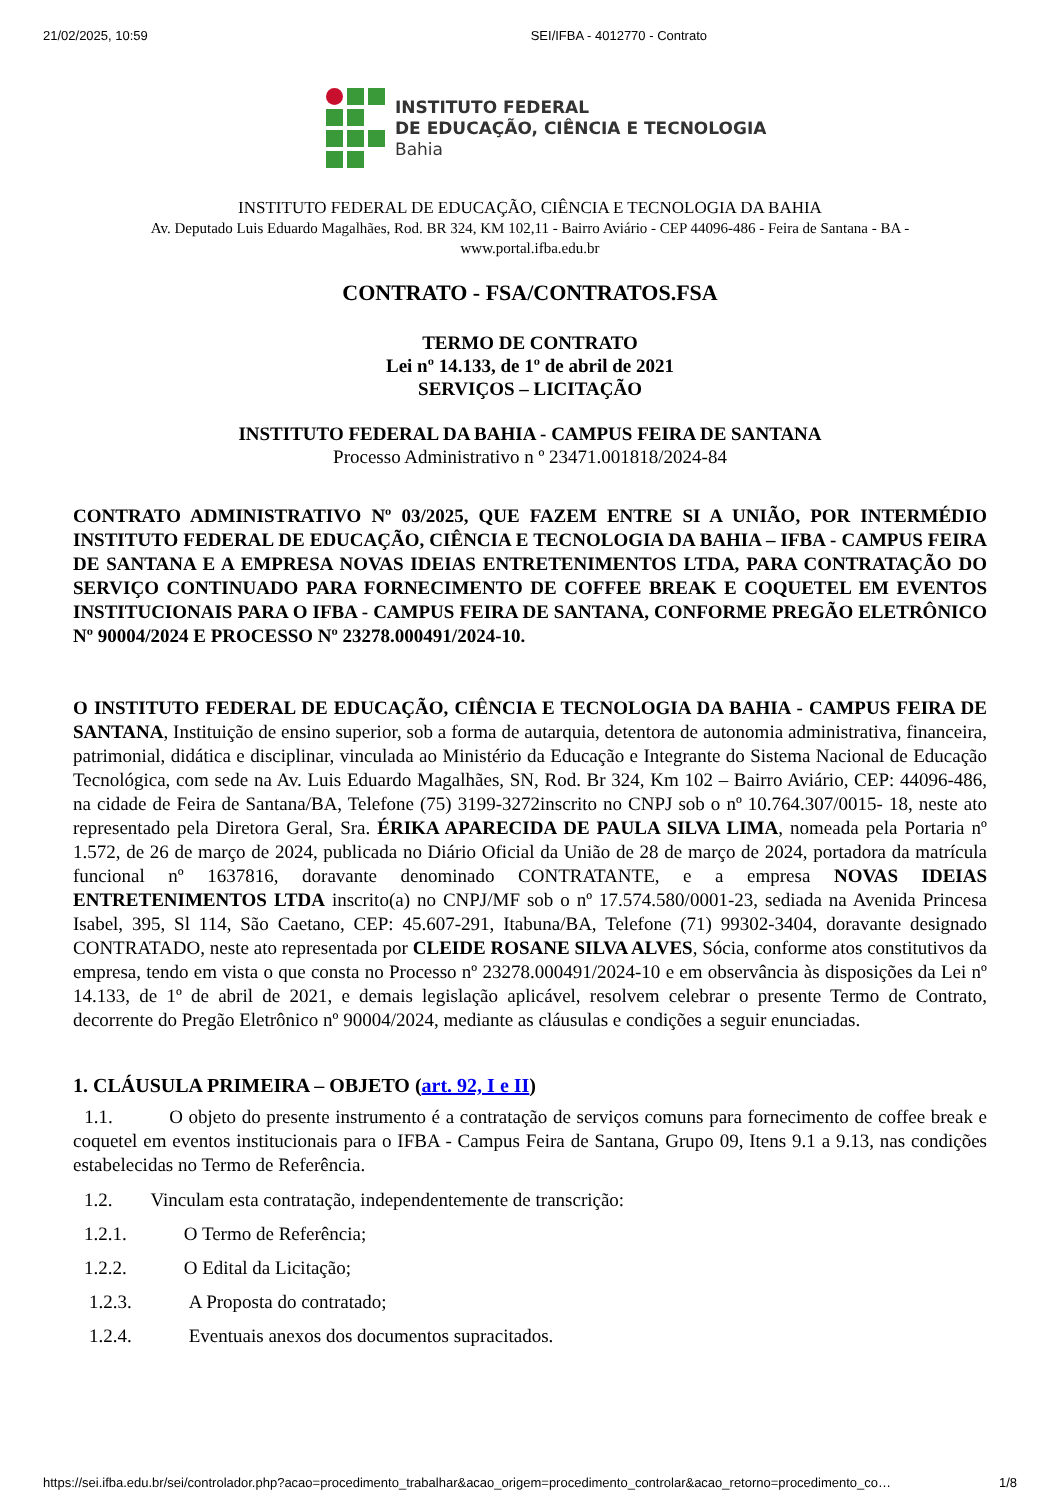21/02/2025, 10:59 SEI/IFBA - 4012770 - Contrato
INSTITUTO FEDERAL
DE EDUCAÇÃO, CIÊNCIA E TECNOLOGIA
Bahia
INSTITUTO FEDERAL DE EDUCAÇÃO, CIÊNCIA E TECNOLOGIA DA BAHIA
Av. Deputado Luis Eduardo Magalhães, Rod. BR 324, KM 102,11 - Bairro Aviário - CEP 44096-486 - Feira de Santana - BA -
www.portal.ifba.edu.br
CONTRATO - FSA/CONTRATOS.FSA
TERMO DE CONTRATO
Lei nº 14.133, de 1º de abril de 2021
SERVIÇOS – LICITAÇÃO
INSTITUTO FEDERAL DA BAHIA - CAMPUS FEIRA DE SANTANA
Processo Administrativo n º 23471.001818/2024-84
CONTRATO ADMINISTRATIVO Nº 03/2025, QUE FAZEM ENTRE SI A UNIÃO, POR INTERMÉDIO INSTITUTO FEDERAL DE EDUCAÇÃO, CIÊNCIA E TECNOLOGIA DA BAHIA – IFBA - CAMPUS FEIRA DE SANTANA E A EMPRESA NOVAS IDEIAS ENTRETENIMENTOS LTDA, PARA CONTRATAÇÃO DO SERVIÇO CONTINUADO PARA FORNECIMENTO DE COFFEE BREAK E COQUETEL EM EVENTOS INSTITUCIONAIS PARA O IFBA - CAMPUS FEIRA DE SANTANA, CONFORME PREGÃO ELETRÔNICO Nº 90004/2024 E PROCESSO Nº 23278.000491/2024-10.
O INSTITUTO FEDERAL DE EDUCAÇÃO, CIÊNCIA E TECNOLOGIA DA BAHIA - CAMPUS FEIRA DE SANTANA, Instituição de ensino superior, sob a forma de autarquia, detentora de autonomia administrativa, financeira, patrimonial, didática e disciplinar, vinculada ao Ministério da Educação e Integrante do Sistema Nacional de Educação Tecnológica, com sede na Av. Luis Eduardo Magalhães, SN, Rod. Br 324, Km 102 – Bairro Aviário, CEP: 44096-486, na cidade de Feira de Santana/BA, Telefone (75) 3199-3272inscrito no CNPJ sob o nº 10.764.307/0015- 18, neste ato representado pela Diretora Geral, Sra. ÉRIKA APARECIDA DE PAULA SILVA LIMA, nomeada pela Portaria nº 1.572, de 26 de março de 2024, publicada no Diário Oficial da União de 28 de março de 2024, portadora da matrícula funcional nº 1637816, doravante denominado CONTRATANTE, e a empresa NOVAS IDEIAS ENTRETENIMENTOS LTDA inscrito(a) no CNPJ/MF sob o nº 17.574.580/0001-23, sediada na Avenida Princesa Isabel, 395, Sl 114, São Caetano, CEP: 45.607-291, Itabuna/BA, Telefone (71) 99302-3404, doravante designado CONTRATADO, neste ato representada por CLEIDE ROSANE SILVA ALVES, Sócia, conforme atos constitutivos da empresa, tendo em vista o que consta no Processo nº 23278.000491/2024-10 e em observância às disposições da Lei nº 14.133, de 1º de abril de 2021, e demais legislação aplicável, resolvem celebrar o presente Termo de Contrato, decorrente do Pregão Eletrônico nº 90004/2024, mediante as cláusulas e condições a seguir enunciadas.
1. CLÁUSULA PRIMEIRA – OBJETO (art. 92, I e II)
1.1. O objeto do presente instrumento é a contratação de serviços comuns para fornecimento de coffee break e coquetel em eventos institucionais para o IFBA - Campus Feira de Santana, Grupo 09, Itens 9.1 a 9.13, nas condições estabelecidas no Termo de Referência.
1.2. Vinculam esta contratação, independentemente de transcrição:
1.2.1. O Termo de Referência;
1.2.2. O Edital da Licitação;
1.2.3. A Proposta do contratado;
1.2.4. Eventuais anexos dos documentos supracitados.
https://sei.ifba.edu.br/sei/controlador.php?acao=procedimento_trabalhar&acao_origem=procedimento_controlar&acao_retorno=procedimento_co… 1/8